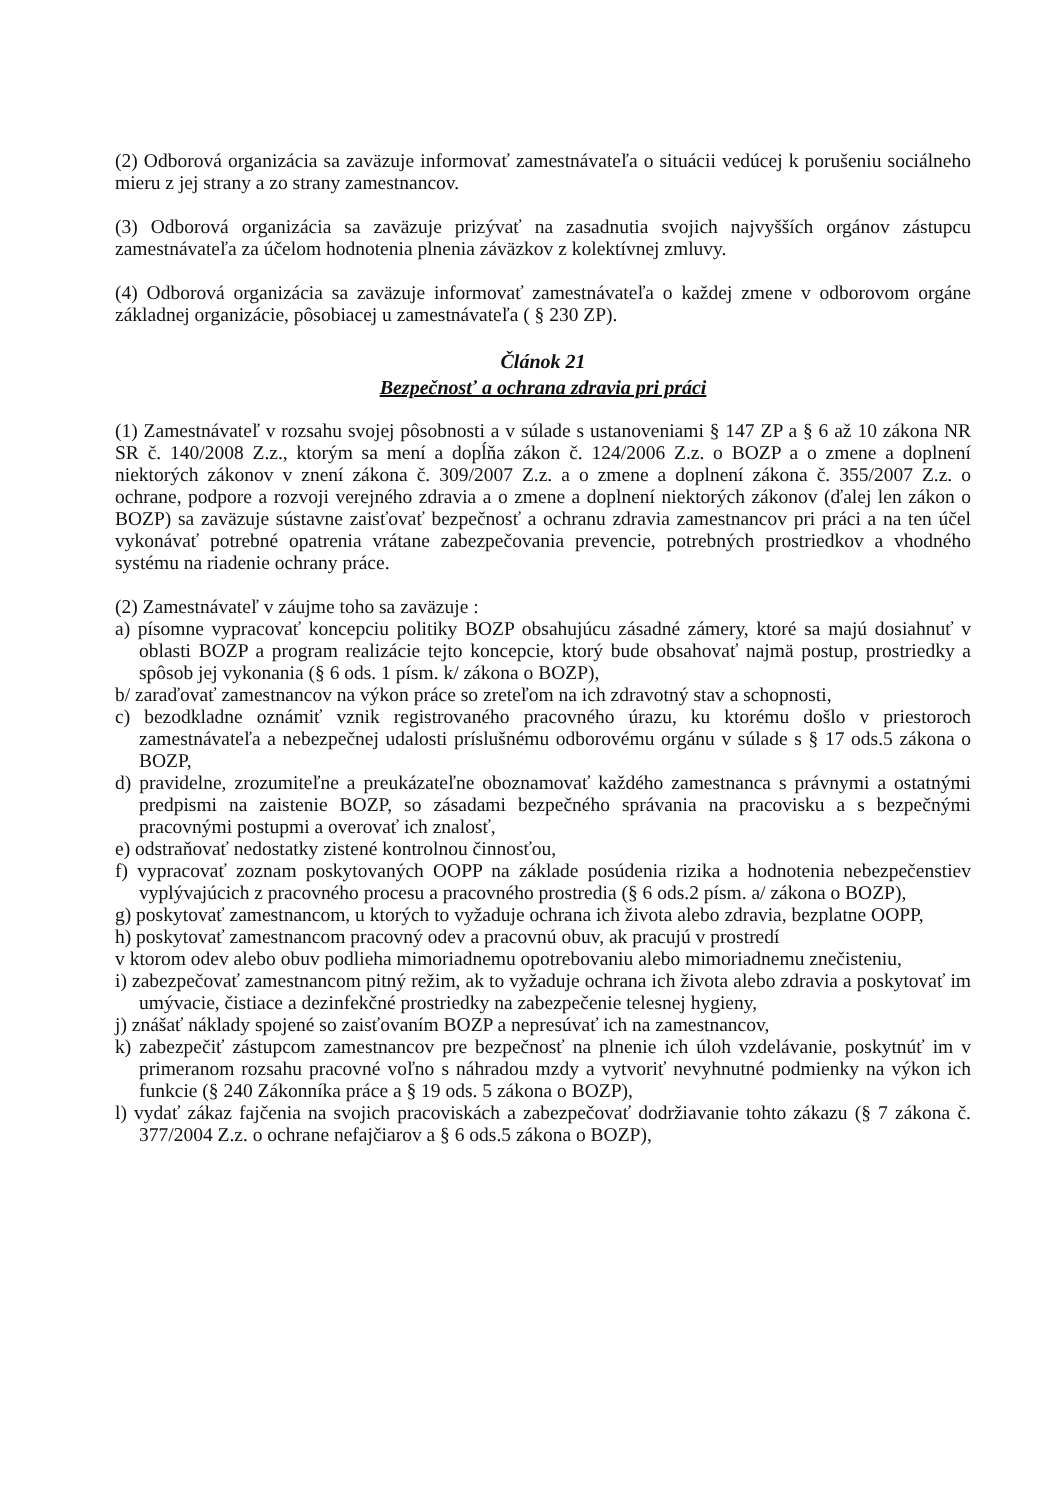(2) Odborová organizácia sa zaväzuje informovať zamestnávateľa o situácii vedúcej k porušeniu sociálneho mieru z jej strany a zo strany zamestnancov.
(3) Odborová organizácia sa zaväzuje prizývať na zasadnutia svojich najvyšších orgánov zástupcu zamestnávateľa za účelom hodnotenia plnenia záväzkov z kolektívnej zmluvy.
(4) Odborová organizácia sa zaväzuje informovať zamestnávateľa o každej zmene v odborovom orgáne základnej organizácie, pôsobiacej u zamestnávateľa ( § 230 ZP).
Článok 21
Bezpečnosť a ochrana zdravia pri práci
(1) Zamestnávateľ v rozsahu svojej pôsobnosti a v súlade s ustanoveniami § 147 ZP a § 6 až 10 zákona NR SR č. 140/2008 Z.z., ktorým sa mení a dopĺňa zákon č. 124/2006 Z.z. o BOZP a o zmene a doplnení niektorých zákonov v znení zákona č. 309/2007 Z.z. a o zmene a doplnení zákona č. 355/2007 Z.z. o ochrane, podpore a rozvoji verejného zdravia a o zmene a doplnení niektorých zákonov (ďalej len zákon o BOZP) sa zaväzuje sústavne zaisťovať bezpečnosť a ochranu zdravia zamestnancov pri práci a na ten účel vykonávať potrebné opatrenia vrátane zabezpečovania prevencie, potrebných prostriedkov a vhodného systému na riadenie ochrany práce.
(2) Zamestnávateľ v záujme toho sa zaväzuje :
a) písomne vypracovať koncepciu politiky BOZP obsahujúcu zásadné zámery, ktoré sa majú dosiahnuť v oblasti BOZP a program realizácie tejto koncepcie, ktorý bude obsahovať najmä postup, prostriedky a spôsob jej vykonania (§ 6 ods. 1 písm. k/ zákona o BOZP),
b/ zaraďovať zamestnancov na výkon práce so zreteľom na ich zdravotný stav a schopnosti,
c) bezodkladne oznámiť vznik registrovaného pracovného úrazu, ku ktorému došlo v priestoroch zamestnávateľa a nebezpečnej udalosti príslušnému odborovému orgánu v súlade s § 17 ods.5 zákona o BOZP,
d) pravidelne, zrozumiteľne a preukázateľne oboznamovať každého zamestnanca s právnymi a ostatnými predpismi na zaistenie BOZP, so zásadami bezpečného správania na pracovisku a s bezpečnými pracovnými postupmi a overovať ich znalosť,
e) odstraňovať nedostatky zistené kontrolnou činnosťou,
f) vypracovať zoznam poskytovaných OOPP na základe posúdenia rizika a hodnotenia nebezpečenstiev vyplývajúcich z pracovného procesu a pracovného prostredia (§ 6 ods.2 písm. a/ zákona o BOZP),
g) poskytovať zamestnancom, u ktorých to vyžaduje ochrana ich života alebo zdravia, bezplatne OOPP,
h) poskytovať zamestnancom pracovný odev a pracovnú obuv, ak pracujú v prostredí
v ktorom odev alebo obuv podlieha mimoriadnemu opotrebovaniu alebo mimoriadnemu znečisteniu,
i) zabezpečovať zamestnancom pitný režim, ak to vyžaduje ochrana ich života alebo zdravia a poskytovať im umývacie, čistiace a dezinfekčné prostriedky na zabezpečenie telesnej hygieny,
j) znášať náklady spojené so zaisťovaním BOZP a nepresúvať ich na zamestnancov,
k) zabezpečiť zástupcom zamestnancov pre bezpečnosť na plnenie ich úloh vzdelávanie, poskytnúť im v primeranom rozsahu pracovné voľno s náhradou mzdy a vytvoriť nevyhnutné podmienky na výkon ich funkcie (§ 240 Zákonníka práce a § 19 ods. 5 zákona o BOZP),
l) vydať zákaz fajčenia na svojich pracoviskách a zabezpečovať dodržiavanie tohto zákazu (§ 7 zákona č. 377/2004 Z.z. o ochrane nefajčiarov a § 6 ods.5 zákona o BOZP),